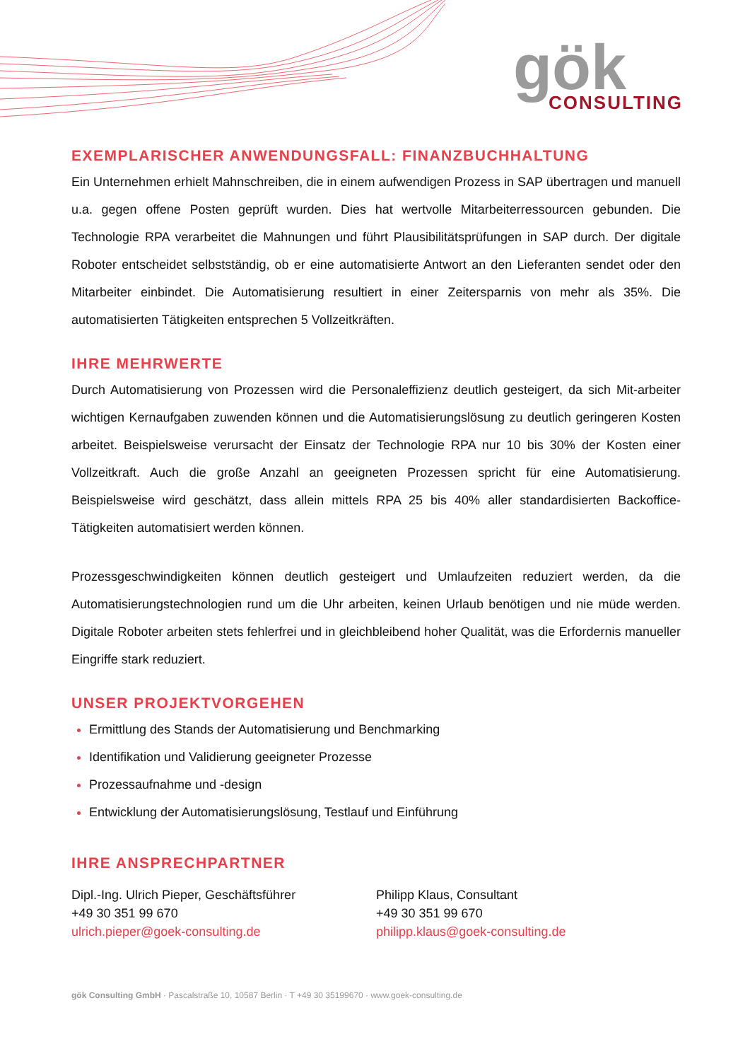gök
CONSULTING
EXEMPLARISCHER ANWENDUNGSFALL: FINANZBUCHHALTUNG
Ein Unternehmen erhielt Mahnschreiben, die in einem aufwendigen Prozess in SAP übertragen und manuell u.a. gegen offene Posten geprüft wurden. Dies hat wertvolle Mitarbeiterressourcen gebunden. Die Technologie RPA verarbeitet die Mahnungen und führt Plausibilitätsprüfungen in SAP durch. Der digitale Roboter entscheidet selbstständig, ob er eine automatisierte Antwort an den Lieferanten sendet oder den Mitarbeiter einbindet. Die Automatisierung resultiert in einer Zeitersparnis von mehr als 35%. Die automatisierten Tätigkeiten entsprechen 5 Vollzeitkräften.
IHRE MEHRWERTE
Durch Automatisierung von Prozessen wird die Personaleffizienz deutlich gesteigert, da sich Mit-arbeiter wichtigen Kernaufgaben zuwenden können und die Automatisierungslösung zu deutlich geringeren Kosten arbeitet. Beispielsweise verursacht der Einsatz der Technologie RPA nur 10 bis 30% der Kosten einer Vollzeitkraft. Auch die große Anzahl an geeigneten Prozessen spricht für eine Automatisierung. Beispielsweise wird geschätzt, dass allein mittels RPA 25 bis 40% aller standardisierten Backoffice-Tätigkeiten automatisiert werden können.
Prozessgeschwindigkeiten können deutlich gesteigert und Umlaufzeiten reduziert werden, da die Automatisierungstechnologien rund um die Uhr arbeiten, keinen Urlaub benötigen und nie müde werden. Digitale Roboter arbeiten stets fehlerfrei und in gleichbleibend hoher Qualität, was die Erfordernis manueller Eingriffe stark reduziert.
UNSER PROJEKTVORGEHEN
Ermittlung des Stands der Automatisierung und Benchmarking
Identifikation und Validierung geeigneter Prozesse
Prozessaufnahme und -design
Entwicklung der Automatisierungslösung, Testlauf und Einführung
IHRE ANSPRECHPARTNER
Dipl.-Ing. Ulrich Pieper, Geschäftsführer
+49 30 351 99 670
ulrich.pieper@goek-consulting.de
Philipp Klaus, Consultant
+49 30 351 99 670
philipp.klaus@goek-consulting.de
gök Consulting GmbH · Pascalstraße 10, 10587 Berlin · T +49 30 35199670 · www.goek-consulting.de